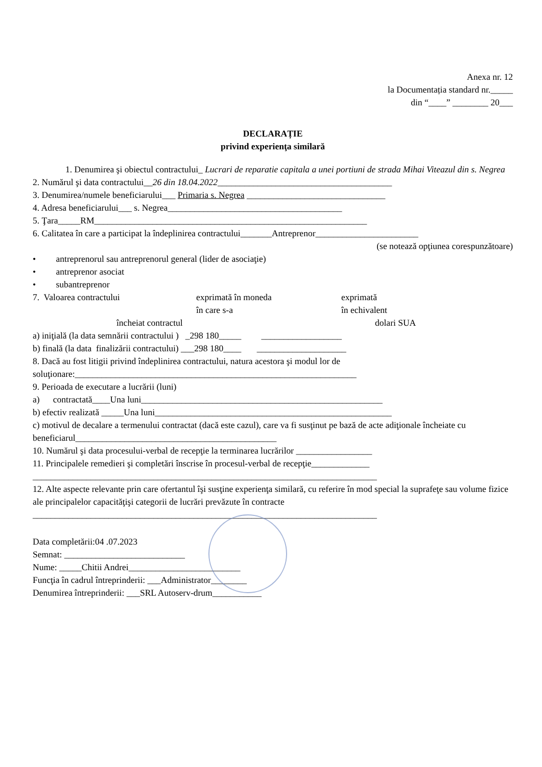Anexa nr. 12
la Documentația standard nr._____
din “____” ________ 20___
DECLARAȚIE
privind experienţa similară
1. Denumirea şi obiectul contractului_ Lucrari de reparatie capitala a unei portiuni de strada Mihai Viteazul din s. Negrea
2. Numărul şi data contractului__26 din 18.04.2022_______________________________________
3. Denumirea/numele beneficiarului___ Primaria s. Negrea _______________________________
4. Adresa beneficiarului___ s. Negrea_______________________________________
5. Ţara_____RM_____________________________________________________________
6. Calitatea în care a participat la îndeplinirea contractului_______Antreprenor_______________________
(se notează opţiunea corespunzătoare)
• antreprenorul sau antreprenorul general (lider de asociaţie)
• antreprenor asociat
• subantreprenor
7. Valoarea contractului exprimată în moneda
în care s-a exprimată
în echivalent
încheiat contractul dolari SUA
a) iniţială (la data semnării contractului ) _298 180_____ __________________
b) finală (la data finalizării contractului) ___298 180____ ____________________
8. Dacă au fost litigii privind îndeplinirea contractului, natura acestora şi modul lor de soluţionare:_______________________________________________________________
9. Perioada de executare a lucrării (luni)
a) contractată____Una luni______________________________________________________
b) efectiv realizată _____Una luni_____________________________________________________
c) motivul de decalare a termenului contractat (dacă este cazul), care va fi susţinut pe bază de acte adiţionale încheiate cu beneficiarul_____________________________________________
10. Numărul şi data procesului-verbal de recepţie la terminarea lucrărilor _________________
11. Principalele remedieri şi completări înscrise în procesul-verbal de recepţie_____________
_____________________________________________________________________________
12. Alte aspecte relevante prin care ofertantul îşi susţine experienţa similară, cu referire în mod special la suprafeţe sau volume fizice ale principalelor capacităţişi categorii de lucrări prevăzute în contracte
_____________________________________________________________________________
Data completării:04 .07.2023
Semnat: ___________________________
Nume: _____Chitii Andrei_________________________
Funcţia în cadrul întreprinderii: ___Administrator________
Denumirea întreprinderii: ___SRL Autoserv-drum___________